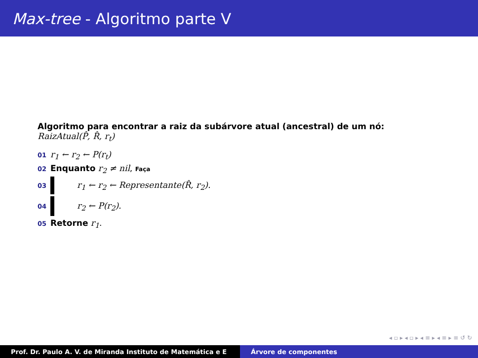Max-tree - Algoritmo parte V
Algoritmo para encontrar a raiz da subárvore atual (ancestral) de um nó:
RaizAtual(P̂, R̂, r<sub>t</sub>)
01 r<sub>1</sub> ← r<sub>2</sub> ← P(r<sub>t</sub>)
02 Enquanto r<sub>2</sub> ≠ nil, Faça
03 r<sub>1</sub> ← r<sub>2</sub> ← Representante(R̂, r<sub>2</sub>).
04 r<sub>2</sub> ← P(r<sub>2</sub>).
05 Retorne r<sub>1</sub>.
◂ ▫ ▸ ◂ ▫ ▸ ◂ ≡ ▸ ◂ ≡ ▸ ≡ ↺ ↻
Prof. Dr. Paulo A. V. de Miranda Instituto de Matemática e E Árvore de componentes